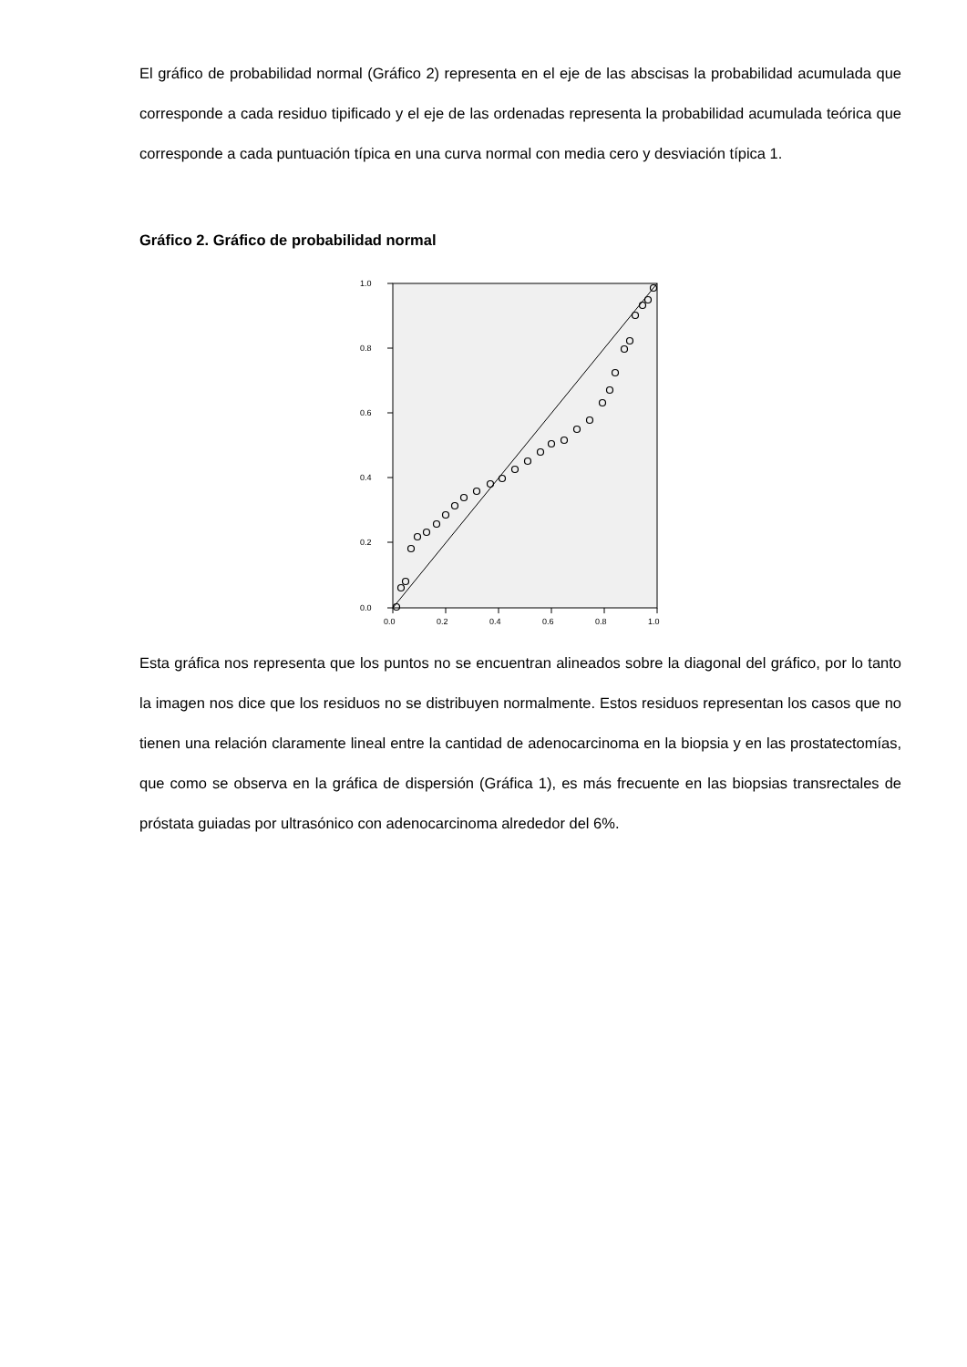El gráfico de probabilidad normal (Gráfico 2) representa en el eje de las abscisas la probabilidad acumulada que corresponde a cada residuo tipificado y el eje de las ordenadas representa la probabilidad acumulada teórica que corresponde a cada puntuación típica en una curva normal con media cero y desviación típica 1.
Gráfico 2. Gráfico de probabilidad normal
1.0
0.8
0.6
0.4
0.2
0.0
0.0
0.2
0.4
0.6
0.8
1.0
Esta gráfica nos representa que los puntos no se encuentran alineados sobre la diagonal del gráfico, por lo tanto la imagen nos dice que los residuos no se distribuyen normalmente. Estos residuos representan los casos que no tienen una relación claramente lineal entre la cantidad de adenocarcinoma en la biopsia y en las prostatectomías, que como se observa en la gráfica de dispersión (Gráfica 1), es más frecuente en las biopsias transrectales de próstata guiadas por ultrasónico con adenocarcinoma alrededor del 6%.